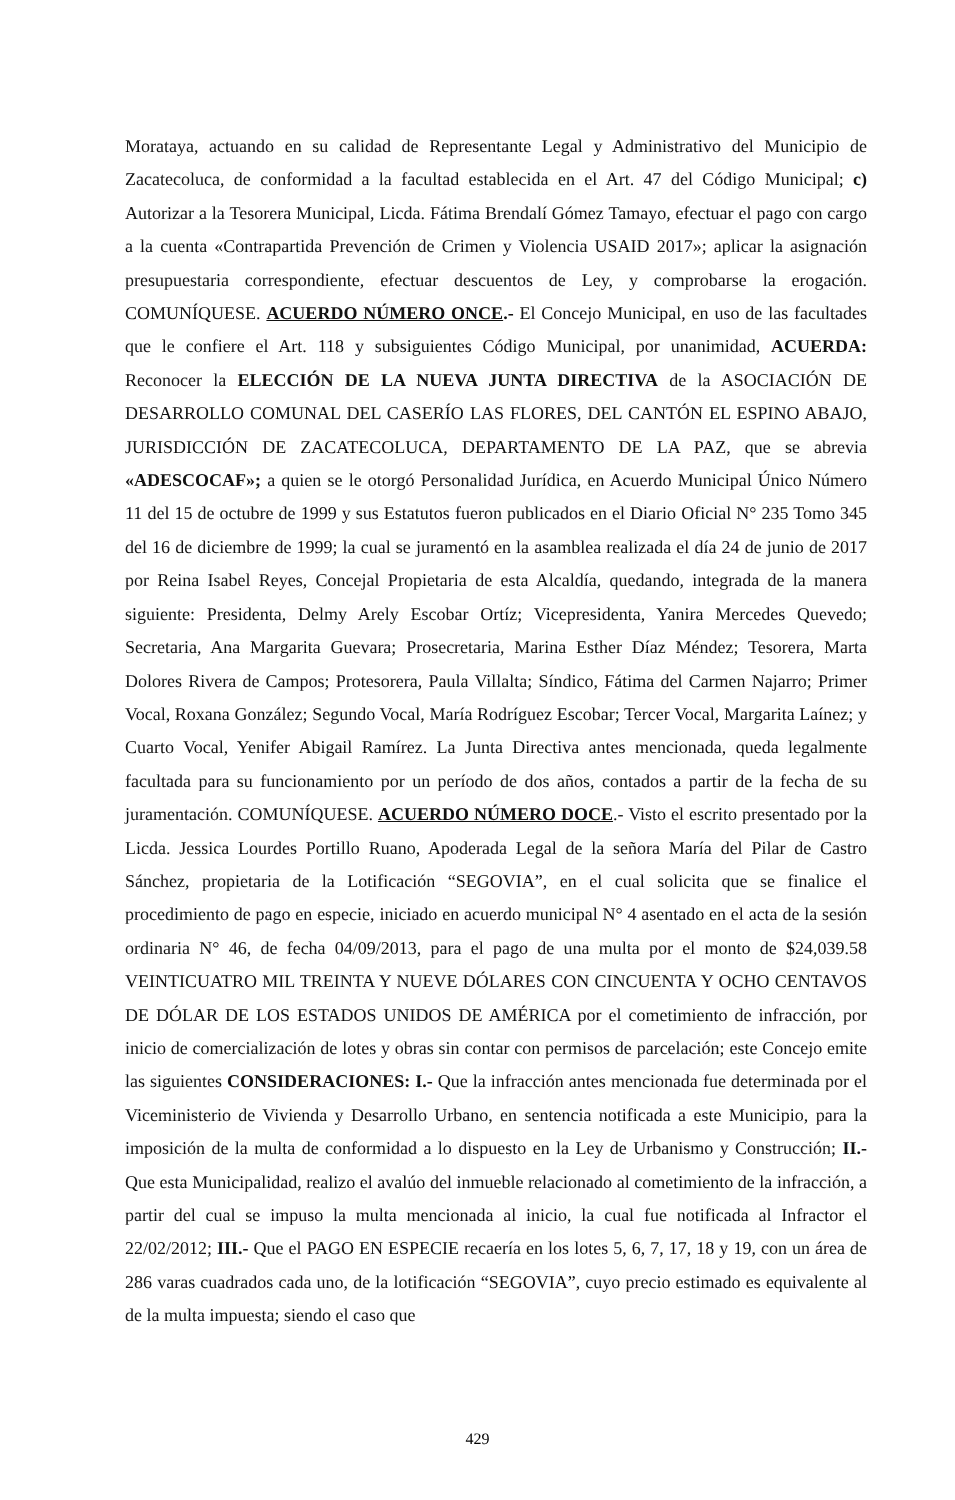Morataya, actuando en su calidad de Representante Legal y Administrativo del Municipio de Zacatecoluca, de conformidad a la facultad establecida en el Art. 47 del Código Municipal; c) Autorizar a la Tesorera Municipal, Licda. Fátima Brendalí Gómez Tamayo, efectuar el pago con cargo a la cuenta «Contrapartida Prevención de Crimen y Violencia USAID 2017»; aplicar la asignación presupuestaria correspondiente, efectuar descuentos de Ley, y comprobarse la erogación. COMUNÍQUESE. ACUERDO NÚMERO ONCE.- El Concejo Municipal, en uso de las facultades que le confiere el Art. 118 y subsiguientes Código Municipal, por unanimidad, ACUERDA: Reconocer la ELECCIÓN DE LA NUEVA JUNTA DIRECTIVA de la ASOCIACIÓN DE DESARROLLO COMUNAL DEL CASERÍO LAS FLORES, DEL CANTÓN EL ESPINO ABAJO, JURISDICCIÓN DE ZACATECOLUCA, DEPARTAMENTO DE LA PAZ, que se abrevia «ADESCOCAF»; a quien se le otorgó Personalidad Jurídica, en Acuerdo Municipal Único Número 11 del 15 de octubre de 1999 y sus Estatutos fueron publicados en el Diario Oficial N° 235 Tomo 345 del 16 de diciembre de 1999; la cual se juramentó en la asamblea realizada el día 24 de junio de 2017 por Reina Isabel Reyes, Concejal Propietaria de esta Alcaldía, quedando, integrada de la manera siguiente: Presidenta, Delmy Arely Escobar Ortíz; Vicepresidenta, Yanira Mercedes Quevedo; Secretaria, Ana Margarita Guevara; Prosecretaria, Marina Esther Díaz Méndez; Tesorera, Marta Dolores Rivera de Campos; Protesorera, Paula Villalta; Síndico, Fátima del Carmen Najarro; Primer Vocal, Roxana González; Segundo Vocal, María Rodríguez Escobar; Tercer Vocal, Margarita Laínez; y Cuarto Vocal, Yenifer Abigail Ramírez. La Junta Directiva antes mencionada, queda legalmente facultada para su funcionamiento por un período de dos años, contados a partir de la fecha de su juramentación. COMUNÍQUESE. ACUERDO NÚMERO DOCE.- Visto el escrito presentado por la Licda. Jessica Lourdes Portillo Ruano, Apoderada Legal de la señora María del Pilar de Castro Sánchez, propietaria de la Lotificación “SEGOVIA”, en el cual solicita que se finalice el procedimiento de pago en especie, iniciado en acuerdo municipal N° 4 asentado en el acta de la sesión ordinaria N° 46, de fecha 04/09/2013, para el pago de una multa por el monto de $24,039.58 VEINTICUATRO MIL TREINTA Y NUEVE DÓLARES CON CINCUENTA Y OCHO CENTAVOS DE DÓLAR DE LOS ESTADOS UNIDOS DE AMÉRICA por el cometimiento de infracción, por inicio de comercialización de lotes y obras sin contar con permisos de parcelación; este Concejo emite las siguientes CONSIDERACIONES: I.- Que la infracción antes mencionada fue determinada por el Viceministerio de Vivienda y Desarrollo Urbano, en sentencia notificada a este Municipio, para la imposición de la multa de conformidad a lo dispuesto en la Ley de Urbanismo y Construcción; II.- Que esta Municipalidad, realizo el avalúo del inmueble relacionado al cometimiento de la infracción, a partir del cual se impuso la multa mencionada al inicio, la cual fue notificada al Infractor el 22/02/2012; III.- Que el PAGO EN ESPECIE recaería en los lotes 5, 6, 7, 17, 18 y 19, con un área de 286 varas cuadrados cada uno, de la lotificación “SEGOVIA”, cuyo precio estimado es equivalente al de la multa impuesta; siendo el caso que
429